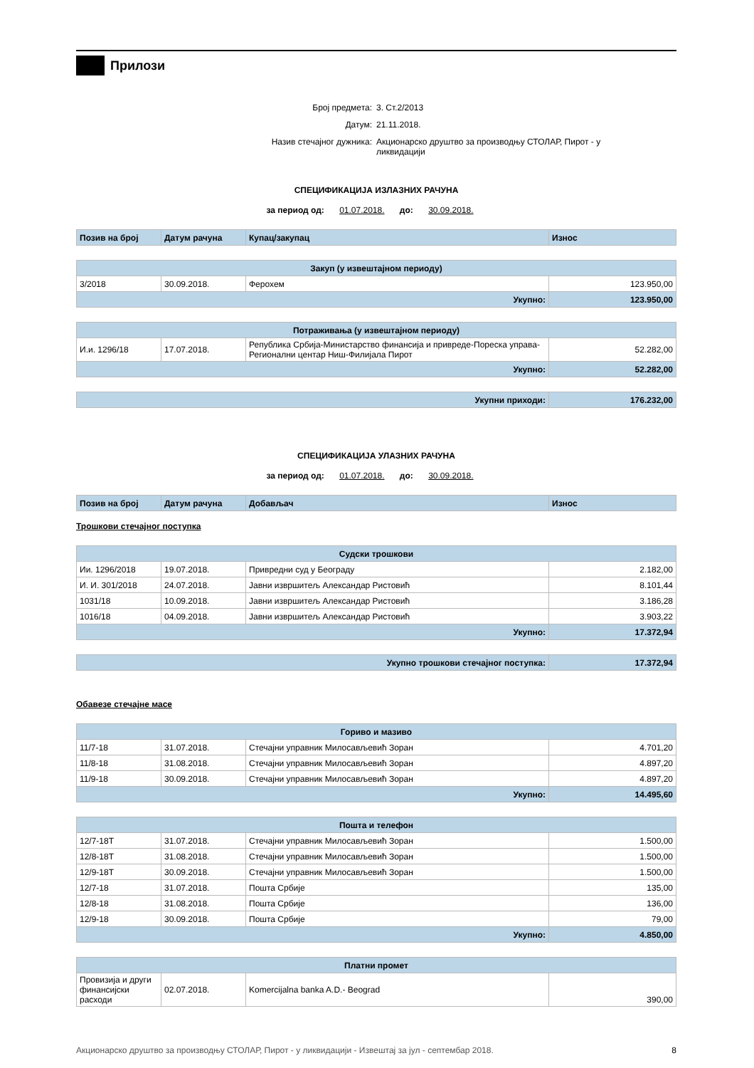Прилози
Број предмета: 3. Ст.2/2013
Датум: 21.11.2018.
Назив стечајног дужника: Акционарско друштво за производњу СТОЛАР, Пирот - у ликвидацији
СПЕЦИФИКАЦИЈА ИЗЛАЗНИХ РАЧУНА
за период од: 01.07.2018. до: 30.09.2018.
| Позив на број | Датум рачуна | Купац/закупац | Износ |
| Закуп (у извештајном периоду) | | | |
| --- | --- | --- | --- |
| 3/2018 | 30.09.2018. | Ферохем | 123.950,00 |
| Укупно: | | | 123.950,00 |
| Потраживања (у извештајном периоду) | | | |
| --- | --- | --- | --- |
| И.и. 1296/18 | 17.07.2018. | Република Србија-Министарство финансија и привреде-Пореска управа-Регионални центар Ниш-Филијала Пирот | 52.282,00 |
| Укупно: | | | 52.282,00 |
| Укупни приходи: | 176.232,00 |
СПЕЦИФИКАЦИЈА УЛАЗНИХ РАЧУНА
за период од: 01.07.2018. до: 30.09.2018.
| Позив на број | Датум рачуна | Добављач | Износ |
Трошкови стечајног поступка
| Судски трошкови | | | |
| --- | --- | --- | --- |
| Ии. 1296/2018 | 19.07.2018. | Привредни суд у Београду | 2.182,00 |
| И. И. 301/2018 | 24.07.2018. | Јавни извршитељ Александар Ристовић | 8.101,44 |
| 1031/18 | 10.09.2018. | Јавни извршитељ Александар Ристовић | 3.186,28 |
| 1016/18 | 04.09.2018. | Јавни извршитељ Александар Ристовић | 3.903,22 |
| Укупно: | | | 17.372,94 |
| Укупно трошкови стечајног поступка: | 17.372,94 |
Обавезе стечајне масе
| Гориво и мазиво | | | |
| --- | --- | --- | --- |
| 11/7-18 | 31.07.2018. | Стечајни управник Милосављевић Зоран | 4.701,20 |
| 11/8-18 | 31.08.2018. | Стечајни управник Милосављевић Зоран | 4.897,20 |
| 11/9-18 | 30.09.2018. | Стечајни управник Милосављевић Зоран | 4.897,20 |
| Укупно: | | | 14.495,60 |
| Пошта и телефон | | | |
| --- | --- | --- | --- |
| 12/7-18Т | 31.07.2018. | Стечајни управник Милосављевић Зоран | 1.500,00 |
| 12/8-18Т | 31.08.2018. | Стечајни управник Милосављевић Зоран | 1.500,00 |
| 12/9-18Т | 30.09.2018. | Стечајни управник Милосављевић Зоран | 1.500,00 |
| 12/7-18 | 31.07.2018. | Пошта Србије | 135,00 |
| 12/8-18 | 31.08.2018. | Пошта Србије | 136,00 |
| 12/9-18 | 30.09.2018. | Пошта Србије | 79,00 |
| Укупно: | | | 4.850,00 |
| Платни промет | | | |
| --- | --- | --- | --- |
| Провизија и други финансијски расходи | 02.07.2018. | Komercijalna banka A.D.- Beograd | 390,00 |
Акционарско друштво за производњу СТОЛАР, Пирот - у ликвидацији - Извештај за јул - септембар 2018. 8